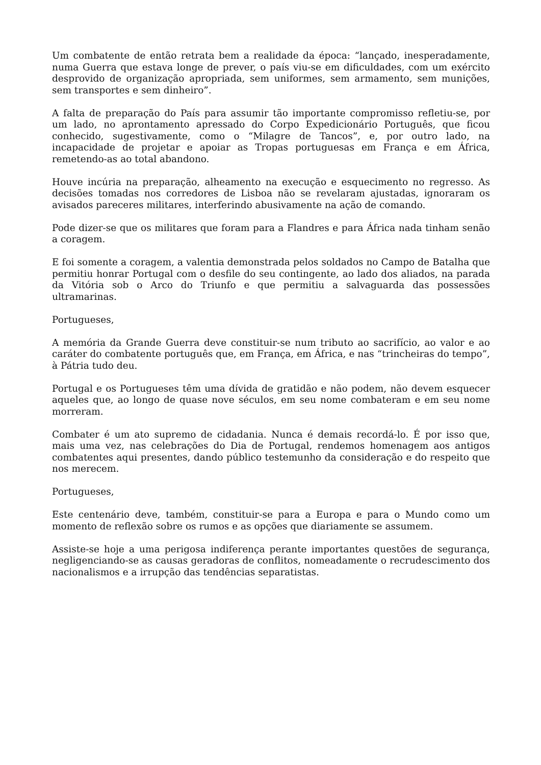Um combatente de então retrata bem a realidade da época: “lançado, inesperadamente, numa Guerra que estava longe de prever, o país viu-se em dificuldades, com um exército desprovido de organização apropriada, sem uniformes, sem armamento, sem munições, sem transportes e sem dinheiro”.
A falta de preparação do País para assumir tão importante compromisso refletiu-se, por um lado, no aprontamento apressado do Corpo Expedicionário Português, que ficou conhecido, sugestivamente, como o “Milagre de Tancos”, e, por outro lado, na incapacidade de projetar e apoiar as Tropas portuguesas em França e em África, remetendo-as ao total abandono.
Houve incúria na preparação, alheamento na execução e esquecimento no regresso. As decisões tomadas nos corredores de Lisboa não se revelaram ajustadas, ignoraram os avisados pareceres militares, interferindo abusivamente na ação de comando.
Pode dizer-se que os militares que foram para a Flandres e para África nada tinham senão a coragem.
E foi somente a coragem, a valentia demonstrada pelos soldados no Campo de Batalha que permitiu honrar Portugal com o desfile do seu contingente, ao lado dos aliados, na parada da Vitória sob o Arco do Triunfo e que permitiu a salvaguarda das possessões ultramarinas.
Portugueses,
A memória da Grande Guerra deve constituir-se num tributo ao sacrifício, ao valor e ao caráter do combatente português que, em França, em África, e nas “trincheiras do tempo”, à Pátria tudo deu.
Portugal e os Portugueses têm uma dívida de gratidão e não podem, não devem esquecer aqueles que, ao longo de quase nove séculos, em seu nome combateram e em seu nome morreram.
Combater é um ato supremo de cidadania. Nunca é demais recordá-lo. É por isso que, mais uma vez, nas celebrações do Dia de Portugal, rendemos homenagem aos antigos combatentes aqui presentes, dando público testemunho da consideração e do respeito que nos merecem.
Portugueses,
Este centenário deve, também, constituir-se para a Europa e para o Mundo como um momento de reflexão sobre os rumos e as opções que diariamente se assumem.
Assiste-se hoje a uma perigosa indiferença perante importantes questões de segurança, negligenciando-se as causas geradoras de conflitos, nomeadamente o recrudescimento dos nacionalismos e a irrupção das tendências separatistas.